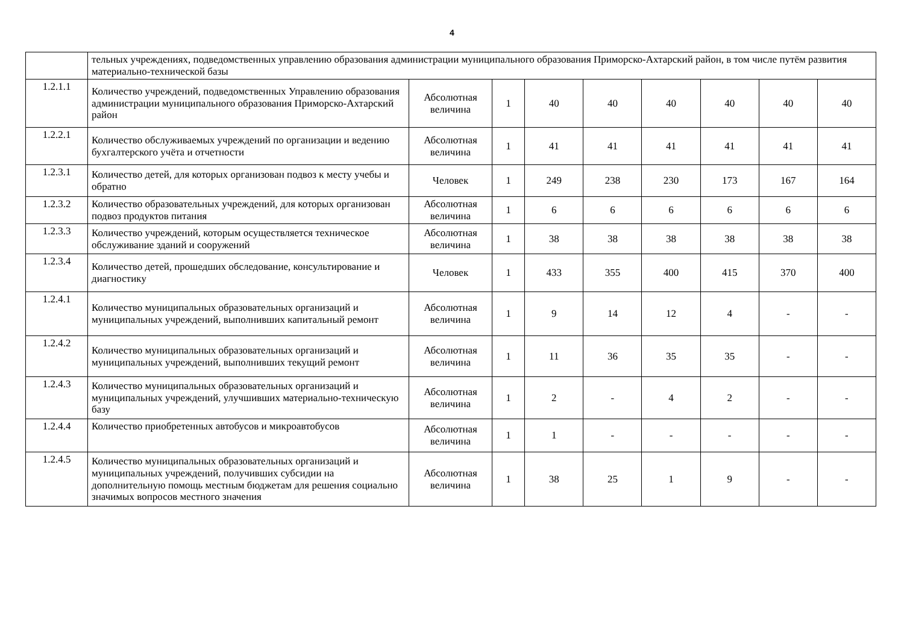4
| | тельных учреждениях, подведомственных управлению образования администрации муниципального образования Приморско-Ахтарский район, в том числе путём развития материально-технической базы | | | | | | | | |
| 1.2.1.1 | Количество учреждений, подведомственных Управлению образования администрации муниципального образования Приморско-Ахтарский район | Абсолютная величина | 1 | 40 | 40 | 40 | 40 | 40 | 40 |
| 1.2.2.1 | Количество обслуживаемых учреждений по организации и ведению бухгалтерского учёта и отчетности | Абсолютная величина | 1 | 41 | 41 | 41 | 41 | 41 | 41 |
| 1.2.3.1 | Количество детей, для которых организован подвоз к месту учебы и обратно | Человек | 1 | 249 | 238 | 230 | 173 | 167 | 164 |
| 1.2.3.2 | Количество образовательных учреждений, для которых организован подвоз продуктов питания | Абсолютная величина | 1 | 6 | 6 | 6 | 6 | 6 | 6 |
| 1.2.3.3 | Количество учреждений, которым осуществляется техническое обслуживание зданий и сооружений | Абсолютная величина | 1 | 38 | 38 | 38 | 38 | 38 | 38 |
| 1.2.3.4 | Количество детей, прошедших обследование, консультирование и диагностику | Человек | 1 | 433 | 355 | 400 | 415 | 370 | 400 |
| 1.2.4.1 | Количество муниципальных образовательных организаций и муниципальных учреждений, выполнивших капитальный ремонт | Абсолютная величина | 1 | 9 | 14 | 12 | 4 | - | - |
| 1.2.4.2 | Количество муниципальных образовательных организаций и муниципальных учреждений, выполнивших текущий ремонт | Абсолютная величина | 1 | 11 | 36 | 35 | 35 | - | - |
| 1.2.4.3 | Количество муниципальных образовательных организаций и муниципальных учреждений, улучшивших материально-техническую базу | Абсолютная величина | 1 | 2 | - | 4 | 2 | - | - |
| 1.2.4.4 | Количество приобретенных автобусов и микроавтобусов | Абсолютная величина | 1 | 1 | - | - | - | - | - |
| 1.2.4.5 | Количество муниципальных образовательных организаций и муниципальных учреждений, получивших субсидии на дополнительную помощь местным бюджетам для решения социально значимых вопросов местного значения | Абсолютная величина | 1 | 38 | 25 | 1 | 9 | - | - |